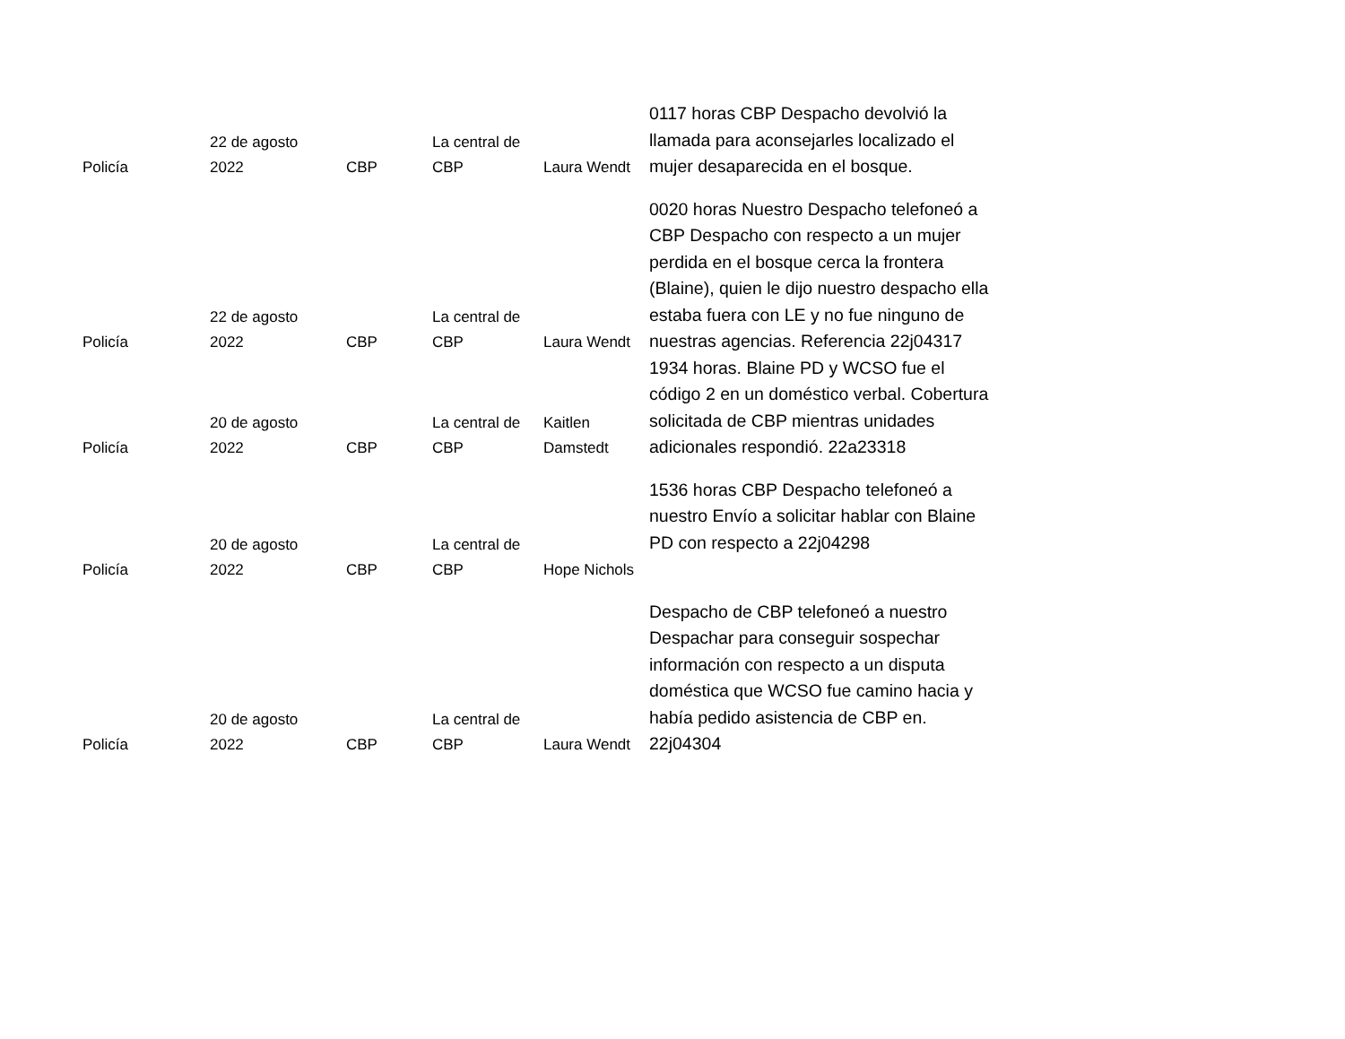| Policía | 22 de agosto 2022 | CBP | La central de CBP | Laura Wendt | 0117 horas CBP Despacho devolvió la llamada para aconsejarles localizado el mujer desaparecida en el bosque. |
| Policía | 22 de agosto 2022 | CBP | La central de CBP | Laura Wendt | 0020 horas Nuestro Despacho telefoneó a CBP Despacho con respecto a un mujer perdida en el bosque cerca la frontera (Blaine), quien le dijo nuestro despacho ella estaba fuera con LE y no fue ninguno de nuestras agencias. Referencia 22j04317 |
| Policía | 20 de agosto 2022 | CBP | La central de CBP | Kaitlen Damstedt | 1934 horas. Blaine PD y WCSO fue el código 2 en un doméstico verbal. Cobertura solicitada de CBP mientras unidades adicionales respondió. 22a23318 |
| Policía | 20 de agosto 2022 | CBP | La central de CBP | Hope Nichols | 1536 horas CBP Despacho telefoneó a nuestro Envío a solicitar hablar con Blaine PD con respecto a 22j04298 |
| Policía | 20 de agosto 2022 | CBP | La central de CBP | Laura Wendt | Despacho de CBP telefoneó a nuestro Despachar para conseguir sospechar información con respecto a un disputa doméstica que WCSO fue camino hacia y había pedido asistencia de CBP en. 22j04304 |